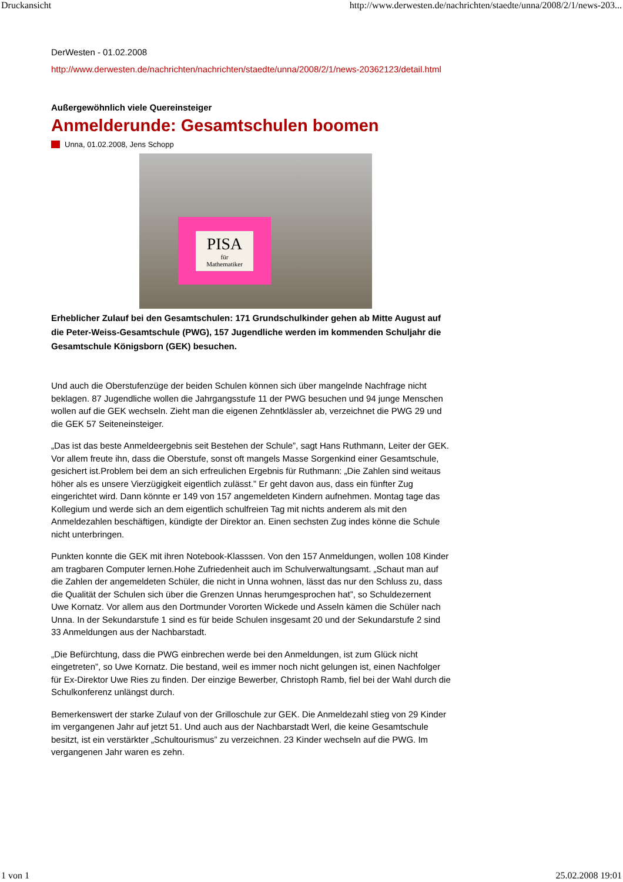Druckansicht http://www.derwesten.de/nachrichten/staedte/unna/2008/2/1/news-203...
DerWesten - 01.02.2008
http://www.derwesten.de/nachrichten/nachrichten/staedte/unna/2008/2/1/news-20362123/detail.html
Außergewöhnlich viele Quereinsteiger
Anmelderunde: Gesamtschulen boomen
Unna, 01.02.2008, Jens Schopp
PISA
für
Mathematiker
Erheblicher Zulauf bei den Gesamtschulen: 171 Grundschulkinder gehen ab Mitte August auf die Peter-Weiss-Gesamtschule (PWG), 157 Jugendliche werden im kommenden Schuljahr die Gesamtschule Königsborn (GEK) besuchen.
Und auch die Oberstufenzüge der beiden Schulen können sich über mangelnde Nachfrage nicht beklagen. 87 Jugendliche wollen die Jahrgangsstufe 11 der PWG besuchen und 94 junge Menschen wollen auf die GEK wechseln. Zieht man die eigenen Zehntklässler ab, verzeichnet die PWG 29 und die GEK 57 Seiteneinsteiger.
„Das ist das beste Anmeldeergebnis seit Bestehen der Schule”, sagt Hans Ruthmann, Leiter der GEK. Vor allem freute ihn, dass die Oberstufe, sonst oft mangels Masse Sorgenkind einer Gesamtschule, gesichert ist.Problem bei dem an sich erfreulichen Ergebnis für Ruthmann: „Die Zahlen sind weitaus höher als es unsere Vierzügigkeit eigentlich zulässt.” Er geht davon aus, dass ein fünfter Zug eingerichtet wird. Dann könnte er 149 von 157 angemeldeten Kindern aufnehmen. Montag tage das Kollegium und werde sich an dem eigentlich schulfreien Tag mit nichts anderem als mit den Anmeldezahlen beschäftigen, kündigte der Direktor an. Einen sechsten Zug indes könne die Schule nicht unterbringen.
Punkten konnte die GEK mit ihren Notebook-Klasssen. Von den 157 Anmeldungen, wollen 108 Kinder am tragbaren Computer lernen.Hohe Zufriedenheit auch im Schulverwaltungsamt. „Schaut man auf die Zahlen der angemeldeten Schüler, die nicht in Unna wohnen, lässt das nur den Schluss zu, dass die Qualität der Schulen sich über die Grenzen Unnas herumgesprochen hat”, so Schuldezernent Uwe Kornatz. Vor allem aus den Dortmunder Vororten Wickede und Asseln kämen die Schüler nach Unna. In der Sekundarstufe 1 sind es für beide Schulen insgesamt 20 und der Sekundarstufe 2 sind 33 Anmeldungen aus der Nachbarstadt.
„Die Befürchtung, dass die PWG einbrechen werde bei den Anmeldungen, ist zum Glück nicht eingetreten”, so Uwe Kornatz. Die bestand, weil es immer noch nicht gelungen ist, einen Nachfolger für Ex-Direktor Uwe Ries zu finden. Der einzige Bewerber, Christoph Ramb, fiel bei der Wahl durch die Schulkonferenz unlängst durch.
Bemerkenswert der starke Zulauf von der Grilloschule zur GEK. Die Anmeldezahl stieg von 29 Kinder im vergangenen Jahr auf jetzt 51. Und auch aus der Nachbarstadt Werl, die keine Gesamtschule besitzt, ist ein verstärkter „Schultourismus” zu verzeichnen. 23 Kinder wechseln auf die PWG. Im vergangenen Jahr waren es zehn.
1 von 1 25.02.2008 19:01